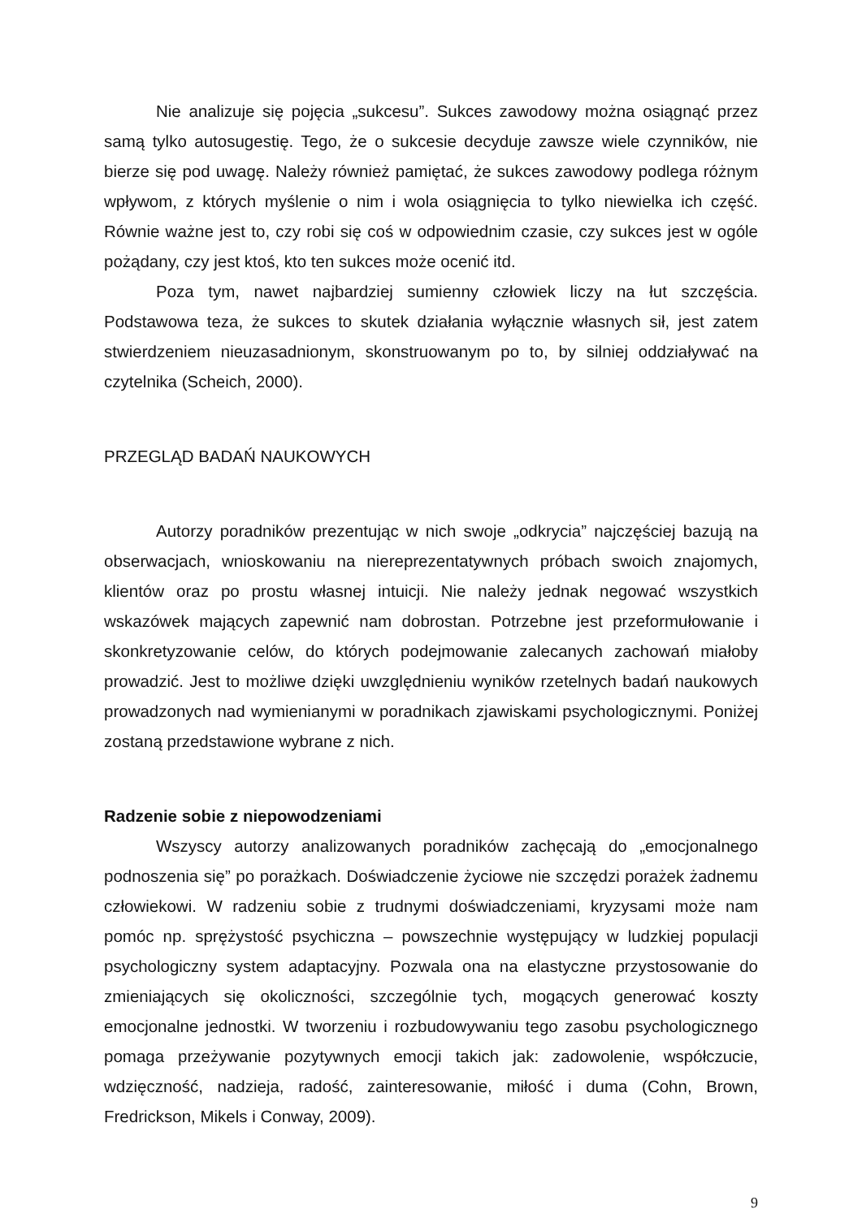Nie analizuje się pojęcia „sukcesu”. Sukces zawodowy można osiągnąć przez samą tylko autosugestię. Tego, że o sukcesie decyduje zawsze wiele czynników, nie bierze się pod uwagę. Należy również pamiętać, że sukces zawodowy podlega różnym wpływom, z których myślenie o nim i wola osiągnięcia to tylko niewielka ich część. Równie ważne jest to, czy robi się coś w odpowiednim czasie, czy sukces jest w ogóle pożądany, czy jest ktoś, kto ten sukces może ocenić itd.
Poza tym, nawet najbardziej sumienny człowiek liczy na łut szczęścia. Podstawowa teza, że sukces to skutek działania wyłącznie własnych sił, jest zatem stwierdzeniem nieuzasadnionym, skonstruowanym po to, by silniej oddziaływać na czytelnika (Scheich, 2000).
PRZEGLĄD BADAŃ NAUKOWYCH
Autorzy poradników prezentując w nich swoje „odkrycia” najczęściej bazują na obserwacjach, wnioskowaniu na niereprezentatywnych próbach swoich znajomych, klientów oraz po prostu własnej intuicji. Nie należy jednak negować wszystkich wskazówek mających zapewnić nam dobrostan. Potrzebne jest przeformułowanie i skonkretyzowanie celów, do których podejmowanie zalecanych zachowań miałoby prowadzić. Jest to możliwe dzięki uwzględnieniu wyników rzetelnych badań naukowych prowadzonych nad wymienianymi w poradnikach zjawiskami psychologicznymi. Poniżej zostaną przedstawione wybrane z nich.
Radzenie sobie z niepowodzeniami
Wszyscy autorzy analizowanych poradników zachęcają do „emocjonalnego podnoszenia się” po porażkach. Doświadczenie życiowe nie szczędzi porażek żadnemu człowiekowi. W radzeniu sobie z trudnymi doświadczeniami, kryzysami może nam pomóc np. sprężystość psychiczna – powszechnie występujący w ludzkiej populacji psychologiczny system adaptacyjny. Pozwala ona na elastyczne przystosowanie do zmieniających się okoliczności, szczególnie tych, mogących generować koszty emocjonalne jednostki. W tworzeniu i rozbudowywaniu tego zasobu psychologicznego pomaga przeżywanie pozytywnych emocji takich jak: zadowolenie, współczucie, wdzięczność, nadzieja, radość, zainteresowanie, miłość i duma (Cohn, Brown, Fredrickson, Mikels i Conway, 2009).
9